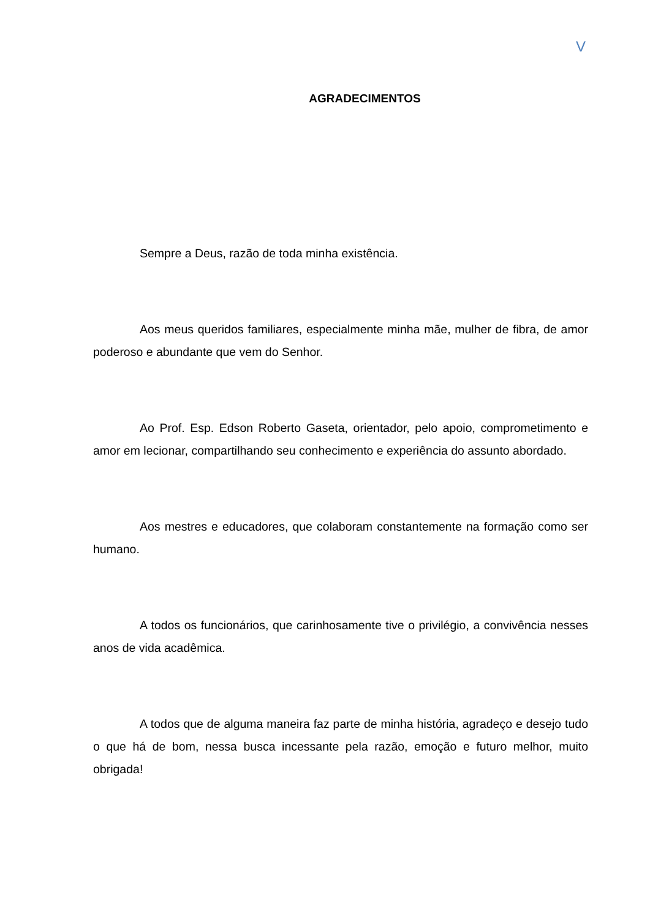V
AGRADECIMENTOS
Sempre a Deus, razão de toda minha existência.
Aos meus queridos familiares, especialmente minha mãe, mulher de fibra, de amor poderoso e abundante que vem do Senhor.
Ao Prof. Esp. Edson Roberto Gaseta, orientador, pelo apoio, comprometimento e amor em lecionar, compartilhando seu conhecimento e experiência do assunto abordado.
Aos mestres e educadores, que colaboram constantemente na formação como ser humano.
A todos os funcionários, que carinhosamente tive o privilégio, a convivência nesses anos de vida acadêmica.
A todos que de alguma maneira faz parte de minha história, agradeço e desejo tudo o que há de bom, nessa busca incessante pela razão, emoção e futuro melhor, muito obrigada!